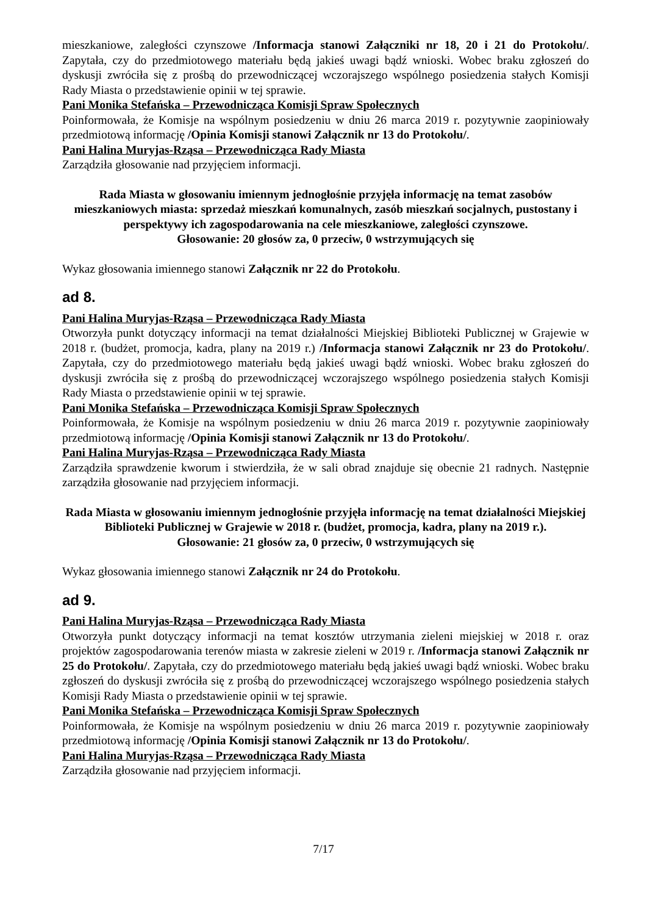mieszkaniowe, zaległości czynszowe /Informacja stanowi Załączniki nr 18, 20 i 21 do Protokołu/. Zapytała, czy do przedmiotowego materiału będą jakieś uwagi bądź wnioski. Wobec braku zgłoszeń do dyskusji zwróciła się z prośbą do przewodniczącej wczorajszego wspólnego posiedzenia stałych Komisji Rady Miasta o przedstawienie opinii w tej sprawie.
Pani Monika Stefańska – Przewodnicząca Komisji Spraw Społecznych
Poinformowała, że Komisje na wspólnym posiedzeniu w dniu 26 marca 2019 r. pozytywnie zaopiniowały przedmiotową informację /Opinia Komisji stanowi Załącznik nr 13 do Protokołu/.
Pani Halina Muryjas-Rząsa – Przewodnicząca Rady Miasta
Zarządziła głosowanie nad przyjęciem informacji.
Rada Miasta w głosowaniu imiennym jednogłośnie przyjęła informację na temat zasobów mieszkaniowych miasta: sprzedaż mieszkań komunalnych, zasób mieszkań socjalnych, pustostany i perspektywy ich zagospodarowania na cele mieszkaniowe, zaległości czynszowe.
Głosowanie: 20 głosów za, 0 przeciw, 0 wstrzymujących się
Wykaz głosowania imiennego stanowi Załącznik nr 22 do Protokołu.
ad 8.
Pani Halina Muryjas-Rząsa – Przewodnicząca Rady Miasta
Otworzyła punkt dotyczący informacji na temat działalności Miejskiej Biblioteki Publicznej w Grajewie w 2018 r. (budżet, promocja, kadra, plany na 2019 r.) /Informacja stanowi Załącznik nr 23 do Protokołu/. Zapytała, czy do przedmiotowego materiału będą jakieś uwagi bądź wnioski. Wobec braku zgłoszeń do dyskusji zwróciła się z prośbą do przewodniczącej wczorajszego wspólnego posiedzenia stałych Komisji Rady Miasta o przedstawienie opinii w tej sprawie.
Pani Monika Stefańska – Przewodnicząca Komisji Spraw Społecznych
Poinformowała, że Komisje na wspólnym posiedzeniu w dniu 26 marca 2019 r. pozytywnie zaopiniowały przedmiotową informację /Opinia Komisji stanowi Załącznik nr 13 do Protokołu/.
Pani Halina Muryjas-Rząsa – Przewodnicząca Rady Miasta
Zarządziła sprawdzenie kworum i stwierdziła, że w sali obrad znajduje się obecnie 21 radnych. Następnie zarządziła głosowanie nad przyjęciem informacji.
Rada Miasta w głosowaniu imiennym jednogłośnie przyjęła informację na temat działalności Miejskiej Biblioteki Publicznej w Grajewie w 2018 r. (budżet, promocja, kadra, plany na 2019 r.).
Głosowanie: 21 głosów za, 0 przeciw, 0 wstrzymujących się
Wykaz głosowania imiennego stanowi Załącznik nr 24 do Protokołu.
ad 9.
Pani Halina Muryjas-Rząsa – Przewodnicząca Rady Miasta
Otworzyła punkt dotyczący informacji na temat kosztów utrzymania zieleni miejskiej w 2018 r. oraz projektów zagospodarowania terenów miasta w zakresie zieleni w 2019 r. /Informacja stanowi Załącznik nr 25 do Protokołu/. Zapytała, czy do przedmiotowego materiału będą jakieś uwagi bądź wnioski. Wobec braku zgłoszeń do dyskusji zwróciła się z prośbą do przewodniczącej wczorajszego wspólnego posiedzenia stałych Komisji Rady Miasta o przedstawienie opinii w tej sprawie.
Pani Monika Stefańska – Przewodnicząca Komisji Spraw Społecznych
Poinformowała, że Komisje na wspólnym posiedzeniu w dniu 26 marca 2019 r. pozytywnie zaopiniowały przedmiotową informację /Opinia Komisji stanowi Załącznik nr 13 do Protokołu/.
Pani Halina Muryjas-Rząsa – Przewodnicząca Rady Miasta
Zarządziła głosowanie nad przyjęciem informacji.
7/17